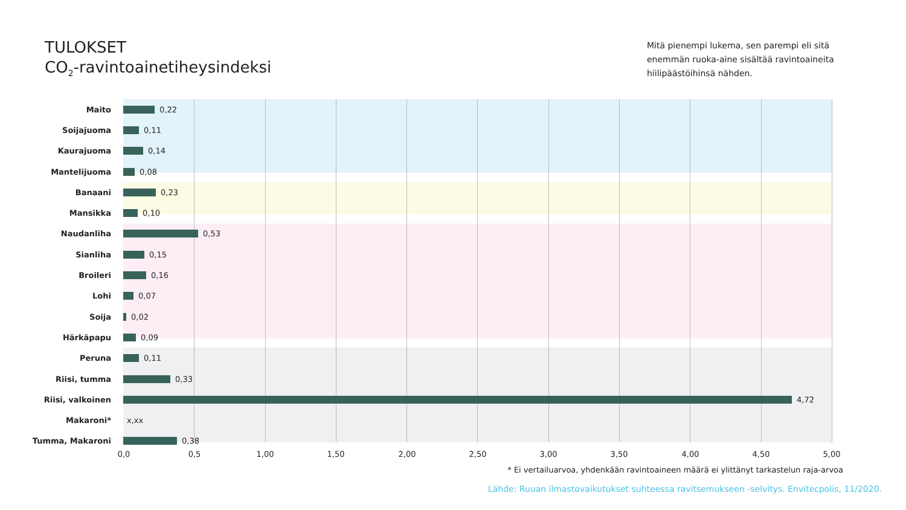TULOKSET
CO<sub>2</sub>-ravintoainetiheysindeksi
Mitä pienempi lukema, sen parempi eli sitä enemmän ruoka-aine sisältää ravintoaineita hiilipäästöihinsä nähden.
Maito 0,22
Soijajuoma 0,11
Kaurajuoma 0,14
Mantelijuoma 0,08
Banaani 0,23
Mansikka 0,10
Naudanliha 0,53
Sianliha 0,15
Broileri 0,16
Lohi 0,07
Soija 0,02
Härkäpapu 0,09
Peruna 0,11
Riisi, tumma 0,33
Riisi, valkoinen 4,72
Makaroni* x,xx
Tumma, Makaroni 0,38
0,0 0,5 1,00 1,50 2,00 2,50 3,00 3,50 4,00 4,50 5,00
* Ei vertailuarvoa, yhdenkään ravintoaineen määrä ei ylittänyt tarkastelun raja-arvoa
Lähde: Ruuan ilmastovaikutukset suhteessa ravitsemukseen -selvitys. Envitecpolis, 11/2020.